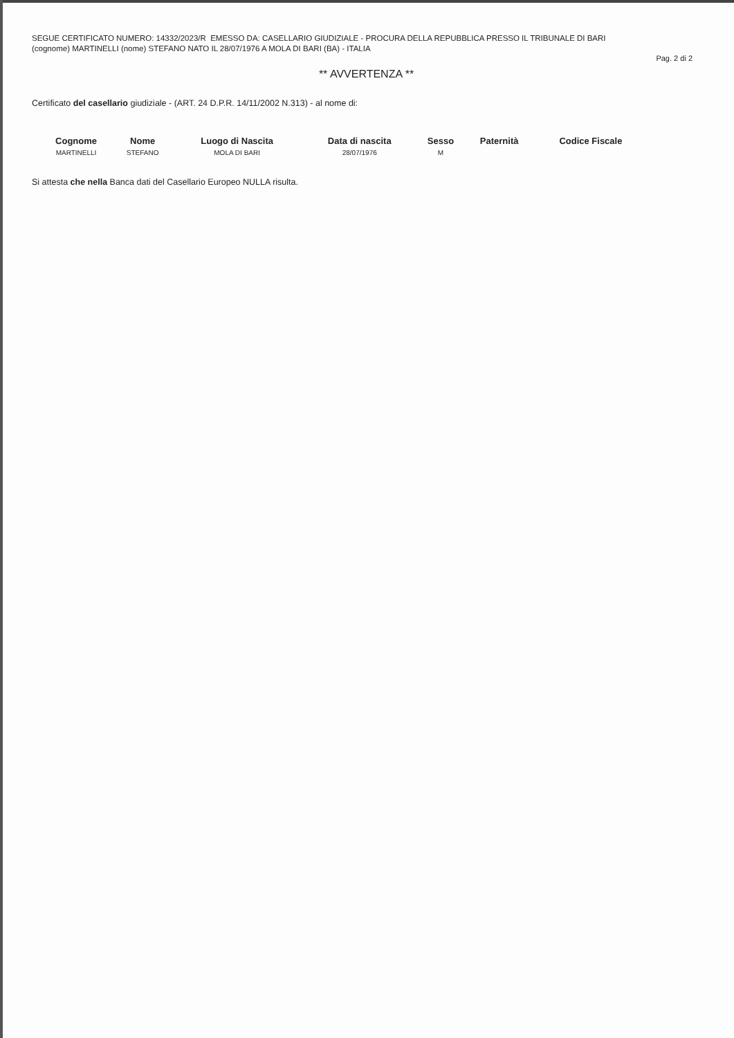SEGUE CERTIFICATO NUMERO: 14332/2023/R EMESSO DA: CASELLARIO GIUDIZIALE - PROCURA DELLA REPUBBLICA PRESSO IL TRIBUNALE DI BARI
(cognome) MARTINELLI (nome) STEFANO NATO IL 28/07/1976 A MOLA DI BARI (BA) - ITALIA
Pag. 2 di 2
** AVVERTENZA **
Certificato del casellario giudiziale - (ART. 24 D.P.R. 14/11/2002 N.313) - al nome di:
| Cognome | Nome | Luogo di Nascita | Data di nascita | Sesso | Paternità | Codice Fiscale |
| --- | --- | --- | --- | --- | --- | --- |
| MARTINELLI | STEFANO | MOLA DI BARI | 28/07/1976 | M | | |
Si attesta che nella Banca dati del Casellario Europeo NULLA risulta.